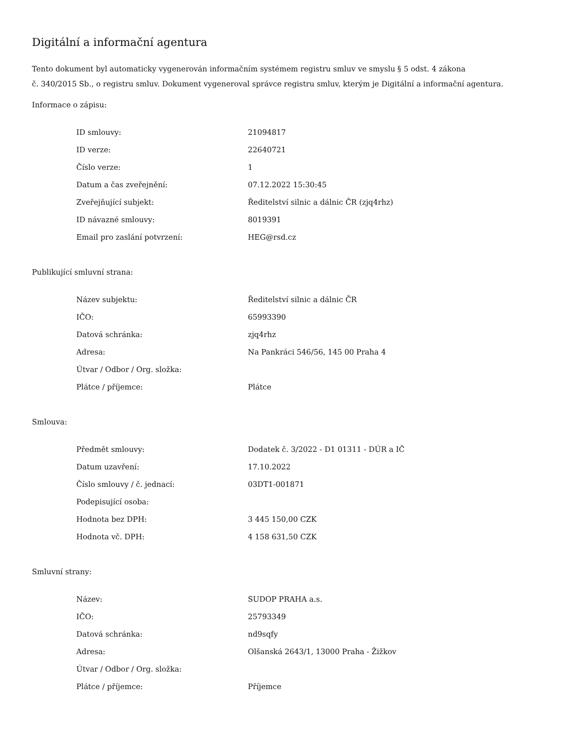Digitální a informační agentura
Tento dokument byl automaticky vygenerován informačním systémem registru smluv ve smyslu § 5 odst. 4 zákona
č. 340/2015 Sb., o registru smluv. Dokument vygeneroval správce registru smluv, kterým je Digitální a informační agentura.
Informace o zápisu:
| ID smlouvy: | 21094817 |
| ID verze: | 22640721 |
| Číslo verze: | 1 |
| Datum a čas zveřejnění: | 07.12.2022 15:30:45 |
| Zveřejňující subjekt: | Ředitelství silnic a dálnic ČR (zjq4rhz) |
| ID návazné smlouvy: | 8019391 |
| Email pro zaslání potvrzení: | HEG@rsd.cz |
Publikující smluvní strana:
| Název subjektu: | Ředitelství silnic a dálnic ČR |
| IČO: | 65993390 |
| Datová schránka: | zjq4rhz |
| Adresa: | Na Pankráci 546/56, 145 00 Praha 4 |
| Útvar / Odbor / Org. složka: | |
| Plátce / příjemce: | Plátce |
Smlouva:
| Předmět smlouvy: | Dodatek č. 3/2022 - D1 01311 - DÚR a IČ |
| Datum uzavření: | 17.10.2022 |
| Číslo smlouvy / č. jednací: | 03DT1-001871 |
| Podepisující osoba: | |
| Hodnota bez DPH: | 3 445 150,00 CZK |
| Hodnota vč. DPH: | 4 158 631,50 CZK |
Smluvní strany:
| Název: | SUDOP PRAHA a.s. |
| IČO: | 25793349 |
| Datová schránka: | nd9sqfy |
| Adresa: | Olšanská 2643/1, 13000 Praha - Žižkov |
| Útvar / Odbor / Org. složka: | |
| Plátce / příjemce: | Příjemce |